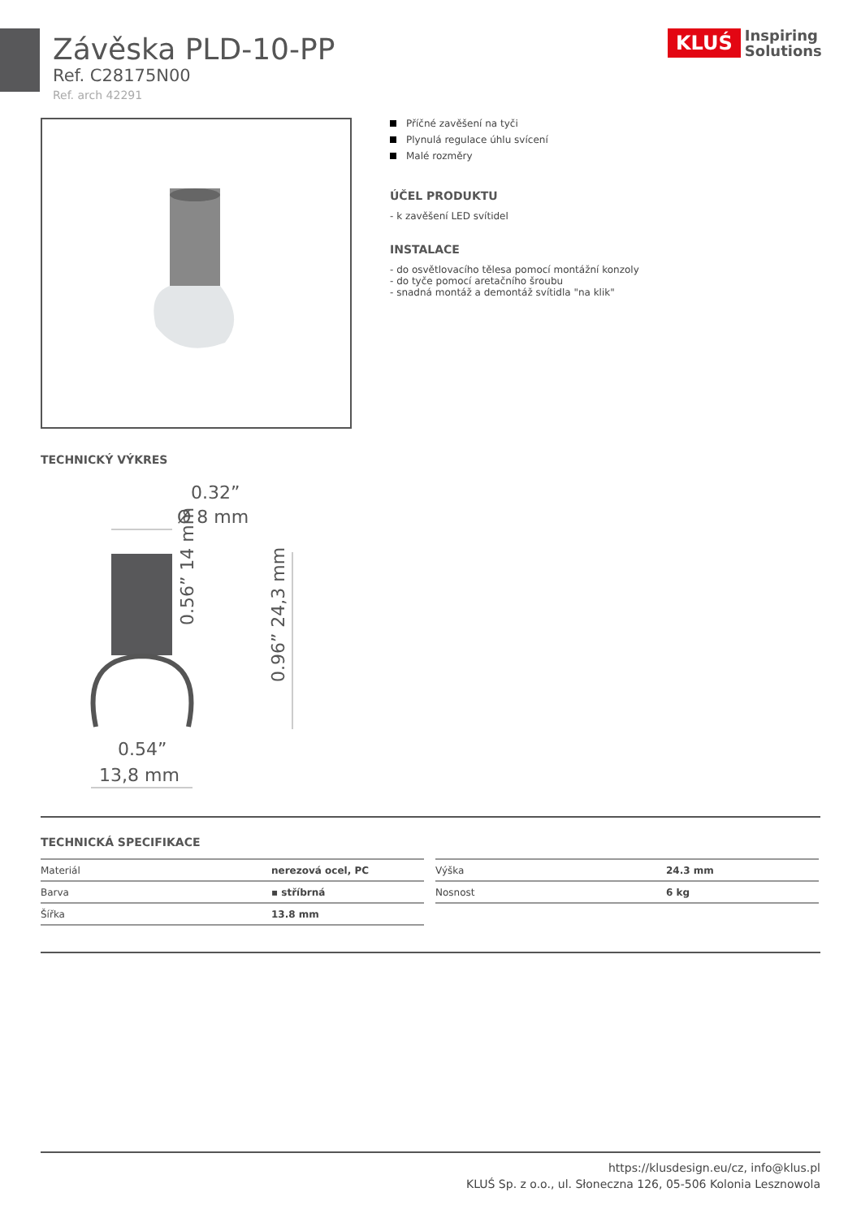Závěska PLD-10-PP
Ref. C28175N00
Ref. arch 42291
KLUŚ Inspiring
Solutions
Příčné zavěšení na tyči
Plynulá regulace úhlu svícení
Malé rozměry
ÚČEL PRODUKTU
- k zavěšení LED svítidel
INSTALACE
- do osvětlovacího tělesa pomocí montážní konzoly
- do tyče pomocí aretačního šroubu
- snadná montáž a demontáž svítidla "na klik"
TECHNICKÝ VÝKRES
0.32”
Ø 8 mm
0.56” 14 mm
0.96” 24,3 mm
0.54”
13,8 mm
TECHNICKÁ SPECIFIKACE
| Materiál | nerezová ocel, PC |
| Barva | ▪ stříbrná |
| Šířka | 13.8 mm |
| Výška | 24.3 mm |
| Nosnost | 6 kg |
https://klusdesign.eu/cz, info@klus.pl
KLUŚ Sp. z o.o., ul. Słoneczna 126, 05-506 Kolonia Lesznowola